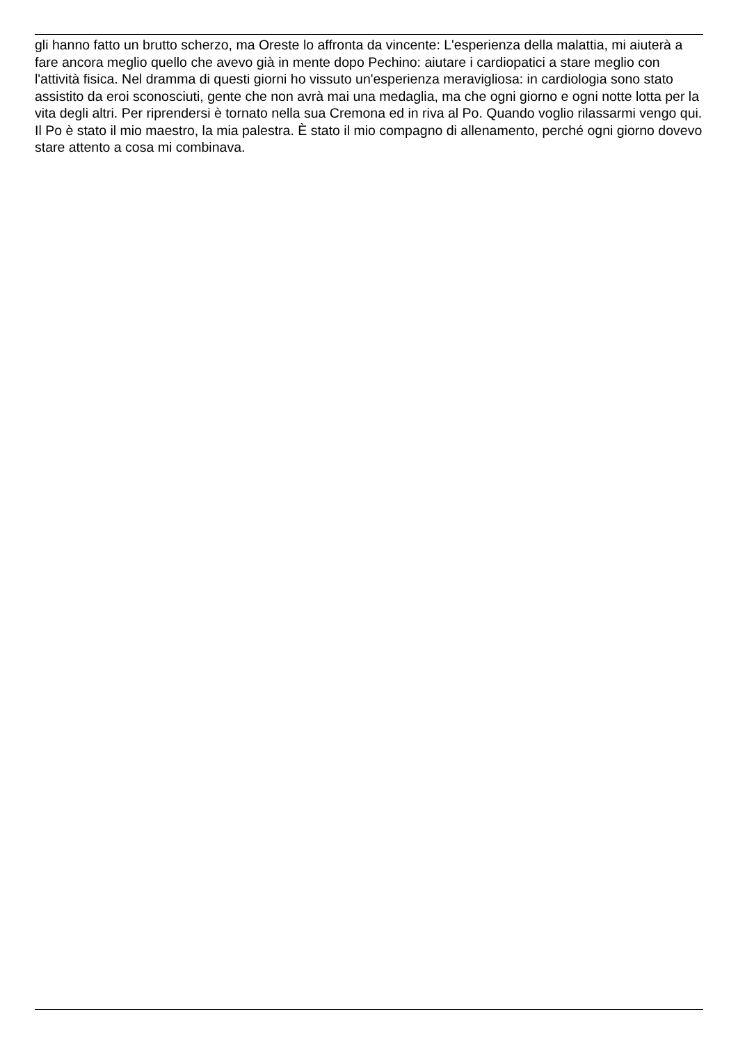gli hanno fatto un brutto scherzo, ma Oreste lo affronta da vincente: L'esperienza della malattia, mi aiuterà a fare ancora meglio quello che avevo già in mente dopo Pechino: aiutare i cardiopatici a stare meglio con l'attività fisica. Nel dramma di questi giorni ho vissuto un'esperienza meravigliosa: in cardiologia sono stato assistito da eroi sconosciuti, gente che non avrà mai una medaglia, ma che ogni giorno e ogni notte lotta per la vita degli altri. Per riprendersi è tornato nella sua Cremona ed in riva al Po. Quando voglio rilassarmi vengo qui. Il Po è stato il mio maestro, la mia palestra. È stato il mio compagno di allenamento, perché ogni giorno dovevo stare attento a cosa mi combinava.